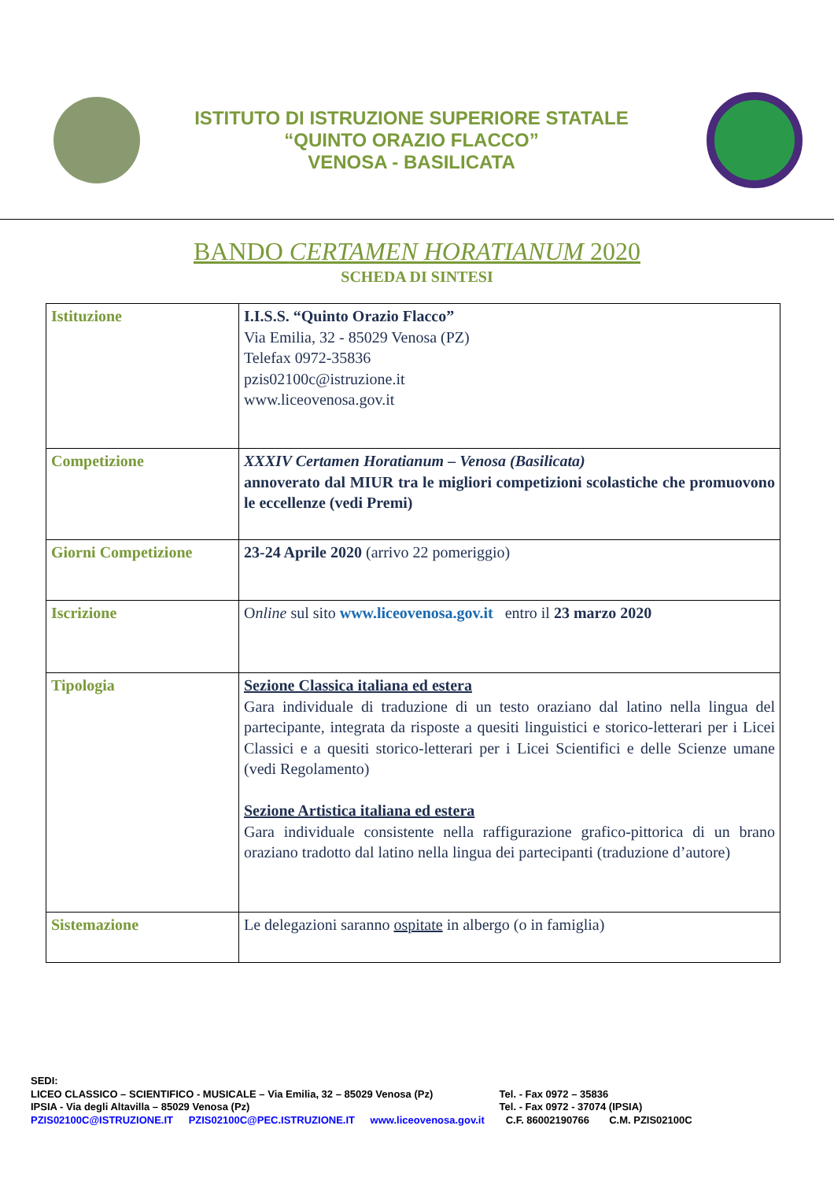ISTITUTO DI ISTRUZIONE SUPERIORE STATALE
“QUINTO ORAZIO FLACCO”
VENOSA - BASILICATA
BANDO CERTAMEN HORATIANUM 2020
SCHEDA DI SINTESI
| Istituzione | I.I.S.S. “Quinto Orazio Flacco” Via Emilia, 32 - 85029 Venosa (PZ) Telefax 0972-35836 pzis02100c@istruzione.it www.liceovenosa.gov.it |
| Competizione | XXXIV Certamen Horatianum – Venosa (Basilicata) annoverato dal MIUR tra le migliori competizioni scolastiche che promuovono le eccellenze (vedi Premi) |
| Giorni Competizione | 23-24 Aprile 2020 (arrivo 22 pomeriggio) |
| Iscrizione | O nline sul sito www.liceovenosa.gov.it entro il 23 marzo 2020 |
| Tipologia | Sezione Classica italiana ed estera Gara individuale di traduzione di un testo oraziano dal latino nella lingua del partecipante, integrata da risposte a quesiti linguistici e storico-letterari per i Licei Classici e a quesiti storico-letterari per i Licei Scientifici e delle Scienze umane (vedi Regolamento) Sezione Artistica italiana ed estera Gara individuale consistente nella raffigurazione grafico-pittorica di un brano oraziano tradotto dal latino nella lingua dei partecipanti (traduzione d’autore) |
| Sistemazione | Le delegazioni saranno ospitate in albergo (o in famiglia) |
SEDI:
LICEO CLASSICO – SCIENTIFICO - MUSICALE – Via Emilia, 32 – 85029 Venosa (Pz) Tel. - Fax 0972 – 35836
IPSIA - Via degli Altavilla – 85029 Venosa (Pz) Tel. - Fax 0972 - 37074 (IPSIA)
PZIS02100C@ISTRUZIONE.IT PZIS02100C@PEC.ISTRUZIONE.IT www.liceovenosa.gov.it C.F. 86002190766 C.M. PZIS02100C